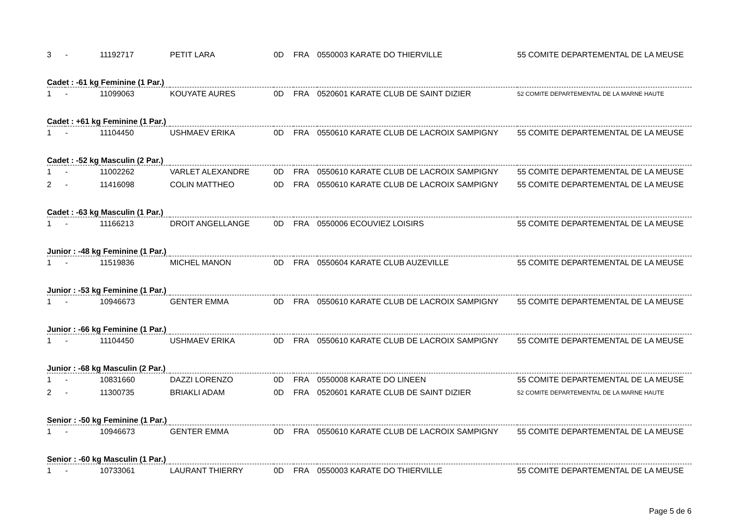| 3 | - | 11192717 | PETIT LARA | 0D | FRA | 0550003 KARATE DO THIERVILLE | 55 COMITE DEPARTEMENTAL DE LA MEUSE |
| Cadet : -61 kg Feminine (1 Par.) | | | | | | | |
| 1 | - | 11099063 | KOUYATE AURES | 0D | FRA | 0520601 KARATE CLUB DE SAINT DIZIER | 52 COMITE DEPARTEMENTAL DE LA MARNE HAUTE |
| Cadet : +61 kg Feminine (1 Par.) | | | | | | | |
| 1 | - | 11104450 | USHMAEV ERIKA | 0D | FRA | 0550610 KARATE CLUB DE LACROIX SAMPIGNY | 55 COMITE DEPARTEMENTAL DE LA MEUSE |
| Cadet : -52 kg Masculin (2 Par.) | | | | | | | |
| 1 | - | 11002262 | VARLET ALEXANDRE | 0D | FRA | 0550610 KARATE CLUB DE LACROIX SAMPIGNY | 55 COMITE DEPARTEMENTAL DE LA MEUSE |
| 2 | - | 11416098 | COLIN MATTHEO | 0D | FRA | 0550610 KARATE CLUB DE LACROIX SAMPIGNY | 55 COMITE DEPARTEMENTAL DE LA MEUSE |
| Cadet : -63 kg Masculin (1 Par.) | | | | | | | |
| 1 | - | 11166213 | DROIT ANGELLANGE | 0D | FRA | 0550006 ECOUVIEZ LOISIRS | 55 COMITE DEPARTEMENTAL DE LA MEUSE |
| Junior : -48 kg Feminine (1 Par.) | | | | | | | |
| 1 | - | 11519836 | MICHEL MANON | 0D | FRA | 0550604 KARATE CLUB AUZEVILLE | 55 COMITE DEPARTEMENTAL DE LA MEUSE |
| Junior : -53 kg Feminine (1 Par.) | | | | | | | |
| 1 | - | 10946673 | GENTER EMMA | 0D | FRA | 0550610 KARATE CLUB DE LACROIX SAMPIGNY | 55 COMITE DEPARTEMENTAL DE LA MEUSE |
| Junior : -66 kg Feminine (1 Par.) | | | | | | | |
| 1 | - | 11104450 | USHMAEV ERIKA | 0D | FRA | 0550610 KARATE CLUB DE LACROIX SAMPIGNY | 55 COMITE DEPARTEMENTAL DE LA MEUSE |
| Junior : -68 kg Masculin (2 Par.) | | | | | | | |
| 1 | - | 10831660 | DAZZI LORENZO | 0D | FRA | 0550008 KARATE DO LINEEN | 55 COMITE DEPARTEMENTAL DE LA MEUSE |
| 2 | - | 11300735 | BRIAKLI ADAM | 0D | FRA | 0520601 KARATE CLUB DE SAINT DIZIER | 52 COMITE DEPARTEMENTAL DE LA MARNE HAUTE |
| Senior : -50 kg Feminine (1 Par.) | | | | | | | |
| 1 | - | 10946673 | GENTER EMMA | 0D | FRA | 0550610 KARATE CLUB DE LACROIX SAMPIGNY | 55 COMITE DEPARTEMENTAL DE LA MEUSE |
| Senior : -60 kg Masculin (1 Par.) | | | | | | | |
| 1 | - | 10733061 | LAURANT THIERRY | 0D | FRA | 0550003 KARATE DO THIERVILLE | 55 COMITE DEPARTEMENTAL DE LA MEUSE |
Page 5 de 6